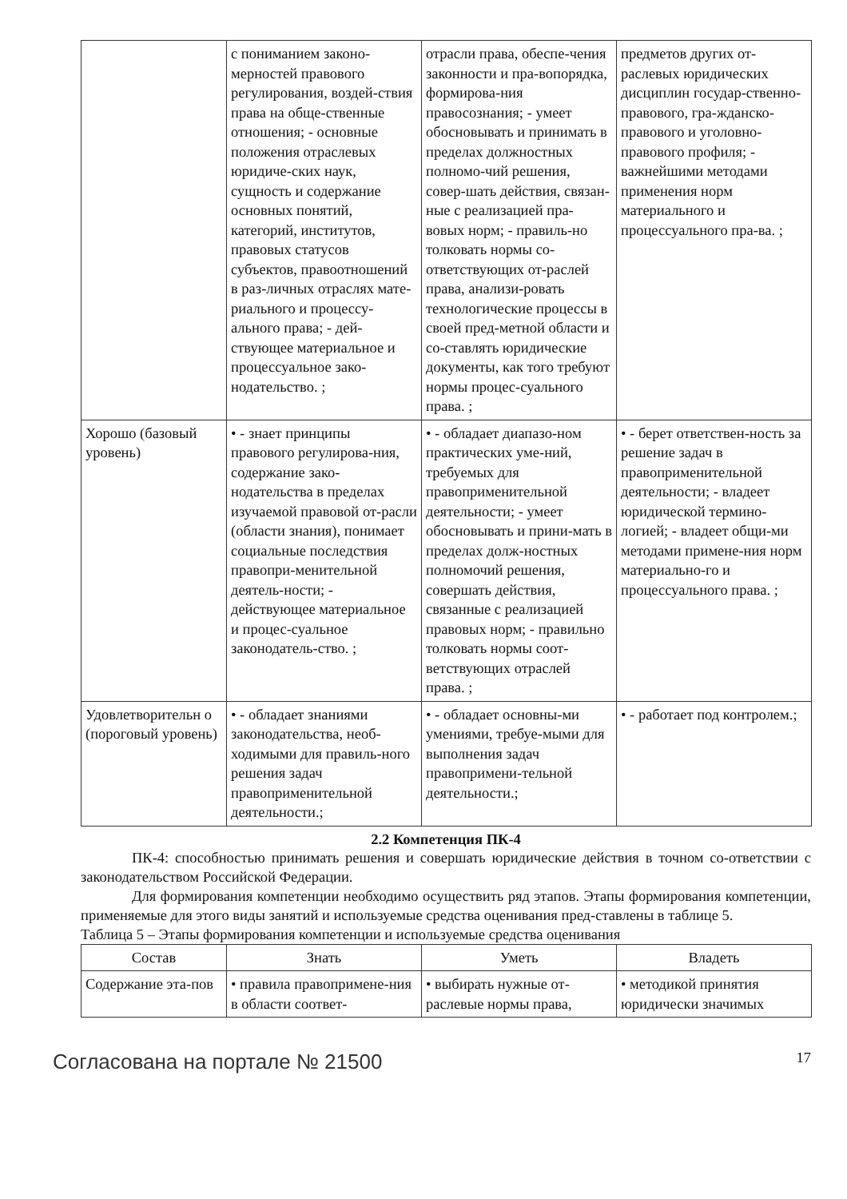| | с пониманием законо-мерностей правового регулирования, воздей-ствия права на обще-ственные отношения; - основные положения отраслевых юридиче-ских наук, сущность и содержание основных понятий, категорий, институтов, правовых статусов субъектов, правоотношений в раз-личных отраслях мате-риального и процессу-ального права; - дей-ствующее материальное и процессуальное зако-нодательство. ; | отрасли права, обеспе-чения законности и пра-вопорядка, формирова-ния правосознания; - умеет обосновывать и принимать в пределах должностных полномо-чий решения, совер-шать действия, связан-ные с реализацией пра-вовых норм; - правиль-но толковать нормы со-ответствующих от-раслей права, анализи-ровать технологические процессы в своей пред-метной области и со-ставлять юридические документы, как того требуют нормы процес-суального права. ; | предметов других от-раслевых юридических дисциплин государ-ственно-правового, гра-жданско-правового и уголовно-правового профиля; - важнейшими методами применения норм материального и процессуального пра-ва. ; |
| Хорошо (базовый уровень) | • - знает принципы правового регулирова-ния, содержание зако-нодательства в пределах изучаемой правовой от-расли (области знания), понимает социальные последствия правопри-менительной деятель-ности; - действующее материальное и процес-суальное законодатель-ство. ; | • - обладает диапазо-ном практических уме-ний, требуемых для правоприменительной деятельности; - умеет обосновывать и прини-мать в пределах долж-ностных полномочий решения, совершать действия, связанные с реализацией правовых норм; - правильно толковать нормы соот-ветствующих отраслей права. ; | • - берет ответствен-ность за решение задач в правоприменительной деятельности; - владеет юридической термино-логией; - владеет общи-ми методами примене-ния норм материально-го и процессуального права. ; |
| Удовлетворительн о (пороговый уровень) | • - обладает знаниями законодательства, необ-ходимыми для правиль-ного решения задач правоприменительной деятельности.; | • - обладает основны-ми умениями, требуе-мыми для выполнения задач правопримени-тельной деятельности.; | • - работает под контролем.; |
2.2 Компетенция ПК-4
ПК-4: способностью принимать решения и совершать юридические действия в точном со-ответствии с законодательством Российской Федерации.
Для формирования компетенции необходимо осуществить ряд этапов. Этапы формирования компетенции, применяемые для этого виды занятий и используемые средства оценивания пред-ставлены в таблице 5.
Таблица 5 – Этапы формирования компетенции и используемые средства оценивания
| Состав | Знать | Уметь | Владеть |
| --- | --- | --- | --- |
| Содержание эта-пов | • правила правопримене-ния в области соответ- | • выбирать нужные от-раслевые нормы права, | • методикой принятия юридически значимых |
Согласована на портале № 21500 17